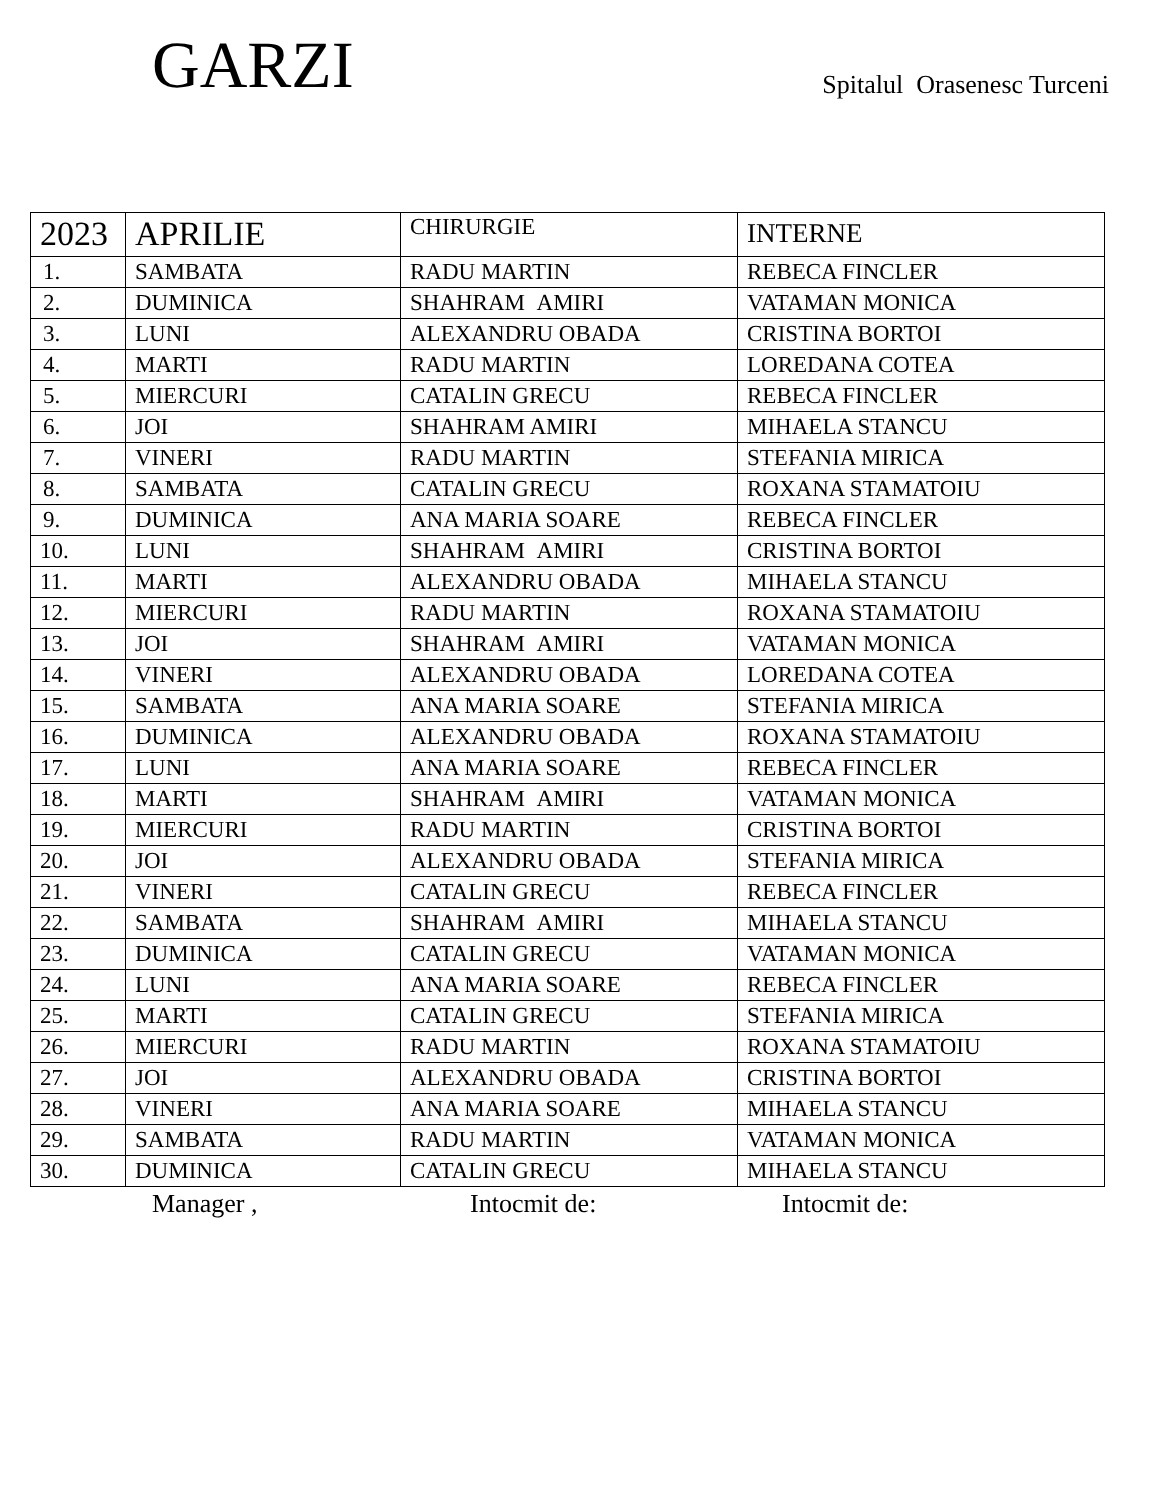GARZI
Spitalul Orasenesc Turceni
| 2023 | APRILIE | CHIRURGIE | INTERNE |
| --- | --- | --- | --- |
| 1. | SAMBATA | RADU MARTIN | REBECA FINCLER |
| 2. | DUMINICA | SHAHRAM AMIRI | VATAMAN MONICA |
| 3. | LUNI | ALEXANDRU OBADA | CRISTINA BORTOI |
| 4. | MARTI | RADU MARTIN | LOREDANA COTEA |
| 5. | MIERCURI | CATALIN GRECU | REBECA FINCLER |
| 6. | JOI | SHAHRAM AMIRI | MIHAELA STANCU |
| 7. | VINERI | RADU MARTIN | STEFANIA MIRICA |
| 8. | SAMBATA | CATALIN GRECU | ROXANA STAMATOIU |
| 9. | DUMINICA | ANA MARIA SOARE | REBECA FINCLER |
| 10. | LUNI | SHAHRAM AMIRI | CRISTINA BORTOI |
| 11. | MARTI | ALEXANDRU OBADA | MIHAELA STANCU |
| 12. | MIERCURI | RADU MARTIN | ROXANA STAMATOIU |
| 13. | JOI | SHAHRAM AMIRI | VATAMAN MONICA |
| 14. | VINERI | ALEXANDRU OBADA | LOREDANA COTEA |
| 15. | SAMBATA | ANA MARIA SOARE | STEFANIA MIRICA |
| 16. | DUMINICA | ALEXANDRU OBADA | ROXANA STAMATOIU |
| 17. | LUNI | ANA MARIA SOARE | REBECA FINCLER |
| 18. | MARTI | SHAHRAM AMIRI | VATAMAN MONICA |
| 19. | MIERCURI | RADU MARTIN | CRISTINA BORTOI |
| 20. | JOI | ALEXANDRU OBADA | STEFANIA MIRICA |
| 21. | VINERI | CATALIN GRECU | REBECA FINCLER |
| 22. | SAMBATA | SHAHRAM AMIRI | MIHAELA STANCU |
| 23. | DUMINICA | CATALIN GRECU | VATAMAN MONICA |
| 24. | LUNI | ANA MARIA SOARE | REBECA FINCLER |
| 25. | MARTI | CATALIN GRECU | STEFANIA MIRICA |
| 26. | MIERCURI | RADU MARTIN | ROXANA STAMATOIU |
| 27. | JOI | ALEXANDRU OBADA | CRISTINA BORTOI |
| 28. | VINERI | ANA MARIA SOARE | MIHAELA STANCU |
| 29. | SAMBATA | RADU MARTIN | VATAMAN MONICA |
| 30. | DUMINICA | CATALIN GRECU | MIHAELA STANCU |
Manager , Intocmit de: Intocmit de: